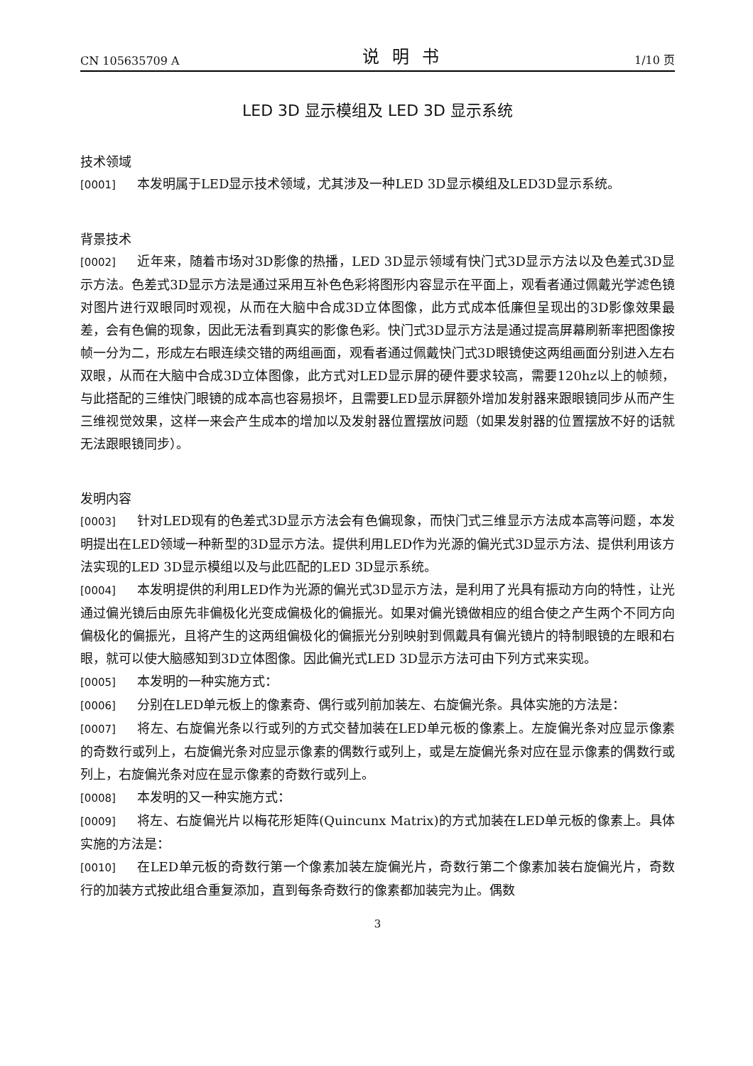CN 105635709 A 说明书 1/10 页
LED 3D 显示模组及 LED 3D 显示系统
技术领域
[0001] 本发明属于LED显示技术领域，尤其涉及一种LED 3D显示模组及LED3D显示系统。
背景技术
[0002] 近年来，随着市场对3D影像的热播，LED 3D显示领域有快门式3D显示方法以及色差式3D显示方法。色差式3D显示方法是通过采用互补色色彩将图形内容显示在平面上，观看者通过佩戴光学滤色镜对图片进行双眼同时观视，从而在大脑中合成3D立体图像，此方式成本低廉但呈现出的3D影像效果最差，会有色偏的现象，因此无法看到真实的影像色彩。快门式3D显示方法是通过提高屏幕刷新率把图像按帧一分为二，形成左右眼连续交错的两组画面，观看者通过佩戴快门式3D眼镜使这两组画面分别进入左右双眼，从而在大脑中合成3D立体图像，此方式对LED显示屏的硬件要求较高，需要120hz以上的帧频，与此搭配的三维快门眼镜的成本高也容易损坏，且需要LED显示屏额外增加发射器来跟眼镜同步从而产生三维视觉效果，这样一来会产生成本的增加以及发射器位置摆放问题（如果发射器的位置摆放不好的话就无法跟眼镜同步）。
发明内容
[0003] 针对LED现有的色差式3D显示方法会有色偏现象，而快门式三维显示方法成本高等问题，本发明提出在LED领域一种新型的3D显示方法。提供利用LED作为光源的偏光式3D显示方法、提供利用该方法实现的LED 3D显示模组以及与此匹配的LED 3D显示系统。
[0004] 本发明提供的利用LED作为光源的偏光式3D显示方法，是利用了光具有振动方向的特性，让光通过偏光镜后由原先非偏极化光变成偏极化的偏振光。如果对偏光镜做相应的组合使之产生两个不同方向偏极化的偏振光，且将产生的这两组偏极化的偏振光分别映射到佩戴具有偏光镜片的特制眼镜的左眼和右眼，就可以使大脑感知到3D立体图像。因此偏光式LED 3D显示方法可由下列方式来实现。
[0005] 本发明的一种实施方式：
[0006] 分别在LED单元板上的像素奇、偶行或列前加装左、右旋偏光条。具体实施的方法是：
[0007] 将左、右旋偏光条以行或列的方式交替加装在LED单元板的像素上。左旋偏光条对应显示像素的奇数行或列上，右旋偏光条对应显示像素的偶数行或列上，或是左旋偏光条对应在显示像素的偶数行或列上，右旋偏光条对应在显示像素的奇数行或列上。
[0008] 本发明的又一种实施方式：
[0009] 将左、右旋偏光片以梅花形矩阵(Quincunx Matrix)的方式加装在LED单元板的像素上。具体实施的方法是：
[0010] 在LED单元板的奇数行第一个像素加装左旋偏光片，奇数行第二个像素加装右旋偏光片，奇数行的加装方式按此组合重复添加，直到每条奇数行的像素都加装完为止。偶数
3